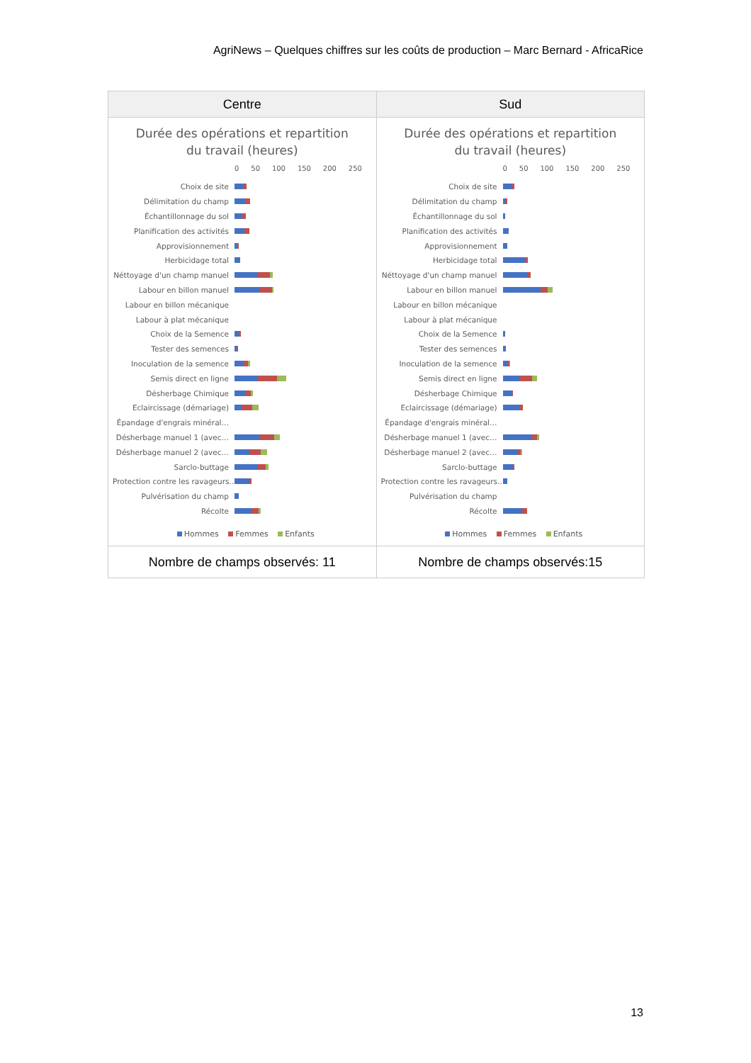AgriNews – Quelques chiffres sur les coûts de production – Marc Bernard - AfricaRice
| Centre | Sud |
| --- | --- |
| Durée des opérations et repartition du travail (heures) 0 50 100 150 200 250 Choix de site Délimitation du champ Échantillonnage du sol Planification des activités Approvisionnement Herbicidage total Néttoyage d'un champ manuel Labour en billon manuel Labour en billon mécanique Labour à plat mécanique Choix de la Semence Tester des semences Inoculation de la semence Semis direct en ligne Désherbage Chimique Eclaircissage (démariage) Épandage d'engrais minéral… Désherbage manuel 1 (avec… Désherbage manuel 2 (avec… Sarclo-buttage Protection contre les ravageurs… Pulvérisation du champ Récolte Hommes Femmes Enfants | Durée des opérations et repartition du travail (heures) 0 50 100 150 200 250 Choix de site Délimitation du champ Échantillonnage du sol Planification des activités Approvisionnement Herbicidage total Néttoyage d'un champ manuel Labour en billon manuel Labour en billon mécanique Labour à plat mécanique Choix de la Semence Tester des semences Inoculation de la semence Semis direct en ligne Désherbage Chimique Eclaircissage (démariage) Épandage d'engrais minéral… Désherbage manuel 1 (avec… Désherbage manuel 2 (avec… Sarclo-buttage Protection contre les ravageurs… Pulvérisation du champ Récolte Hommes Femmes Enfants |
| Nombre de champs observés: 11 | Nombre de champs observés:15 |
13